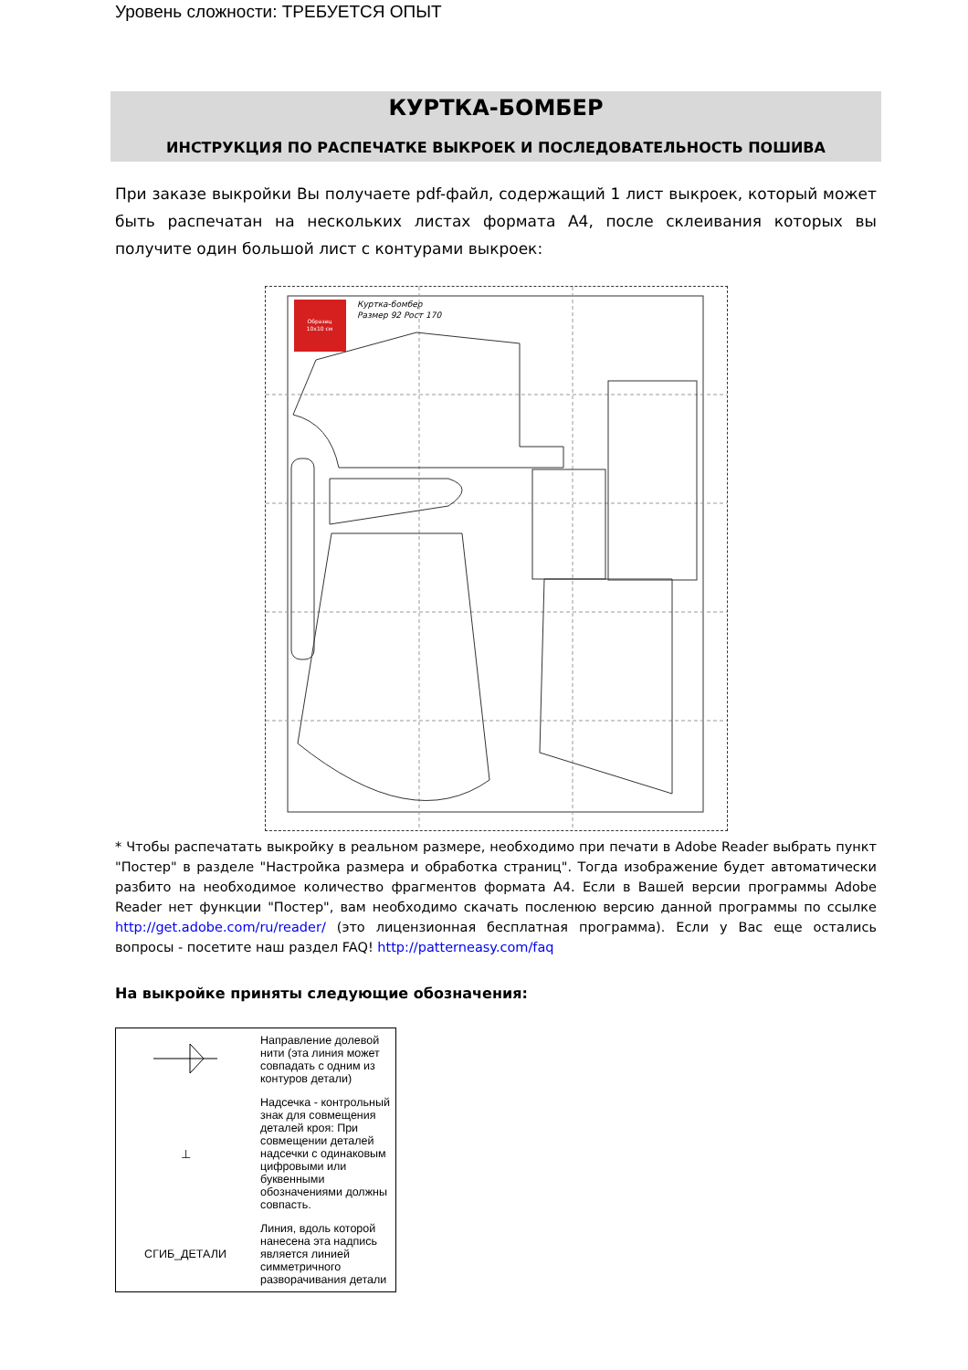Уровень сложности: ТРЕБУЕТСЯ ОПЫТ
КУРТКА-БОМБЕР
ИНСТРУКЦИЯ ПО РАСПЕЧАТКЕ ВЫКРОЕК И ПОСЛЕДОВАТЕЛЬНОСТЬ ПОШИВА
При заказе выкройки Вы получаете pdf-файл, содержащий 1 лист выкроек, который может быть распечатан на нескольких листах формата А4, после склеивания которых вы получите один большой лист с контурами выкроек:
Образец
10х10 см
Куртка-бомбер
Размер 92 Рост 170
* Чтобы распечатать выкройку в реальном размере, необходимо при печати в Adobe Reader выбрать пункт "Постер" в разделе "Настройка размера и обработка страниц". Тогда изображение будет автоматически разбито на необходимое количество фрагментов формата А4. Если в Вашей версии программы Adobe Reader нет функции "Постер", вам необходимо скачать посленюю версию данной программы по ссылке http://get.adobe.com/ru/reader/ (это лицензионная бесплатная программа). Если у Вас еще остались вопросы - посетите наш раздел FAQ! http://patterneasy.com/faq
На выкройке приняты следующие обозначения:
| | Направление долевой нити (эта линия может совпадать с одним из контуров детали) |
| ⊥ | Надсечка - контрольный знак для совмещения деталей кроя: При совмещении деталей надсечки с одинаковым цифровыми или буквенными обозначениями должны совпасть. |
| СГИБ_ДЕТАЛИ | Линия, вдоль которой нанесена эта надпись является линией симметричного разворачивания детали |